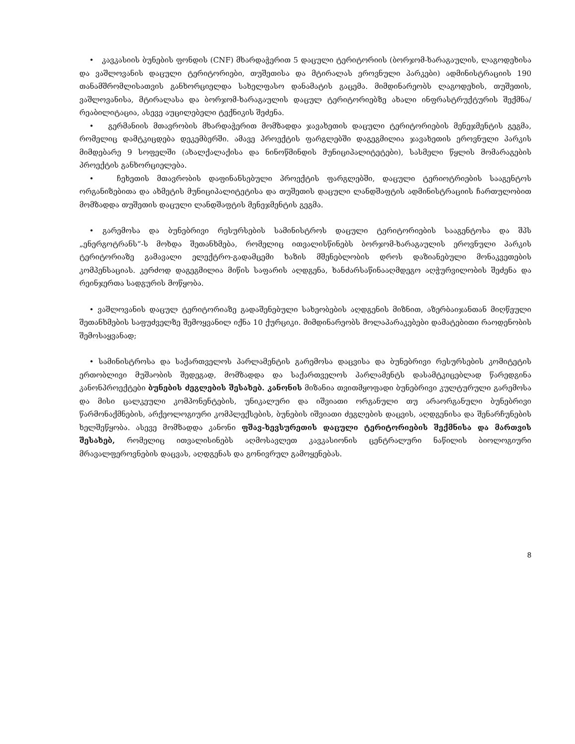• კავკასიის ბუნების ფონდის (CNF) მხარდაჭერით 5 დაცული ტერიტორიის (ბორჯომ-ხარაგაულის, ლაგოდეხისა და ვაშლოვანის დაცული ტერიტორიები, თუშეთისა და მტირალას ეროვნული პარკები) ადმინისტრაციის 190 თანამშრომლისათვის განხორციელდა სახელფასო დანამატის გაცემა. მიმდინარეობს ლაგოდეხის, თუშეთის, ვაშლოვანისა, მტირალასა და ბორჯომ-ხარაგაულის დაცულ ტერიტორიებზე ახალი ინფრასტრუქტურის შექმნა/რეაბილიტაცია, ასევე აუცილებელი ტექნიკის შეძენა.
• გერმანიის მთავრობის მხარდაჭერით მომზადდა ჯავახეთის დაცული ტერიტორიების მენეჯმენტის გეგმა, რომელიც დამტკიცდება დეკემბერში. ამავე პროექტის ფარგლებში დაგეგმილია ჯავახეთის ეროვნული პარკის მიმდებარე 9 სოფელში (ახალქალაქისა და ნინოწმინდის მუნიციპალიტეტები), სასმელი წყლის მომარაგების პროექტის განხორციელება.
• ჩეხეთის მთავრობის დაფინანსებული პროექტის ფარგლებში, დაცული ტერიოტრიების სააგენტოს ორგანიზებითა და ახმეტის მუნიციპალიტეტისა და თუშეთის დაცული ლანდშაფტის ადმინისტრაციის ჩართულობით მომზადდა თუშეთის დაცული ლანდშაფტის მენეჯმენტის გეგმა.
• გარემოსა და ბუნებრივი რესურსების სამინისტროს დაცული ტერიტორიების სააგენტოსა და შპს „ენერგოტრანს“-ს მოხდა შეთანხმება, რომელიც ითვალისწინებს ბორჯომ-ხარაგაულის ეროვნული პარკის ტერიტორიაზე გამავალი ელექტრო-გადამცემი ხაზის მშენებლობის დროს დაზიანებული მონაკვეთების კომპენსაციას. კერძოდ დაგეგმილია მიწის საფარის აღდგენა, ხანძარსაწინააღმდეგო აღჭურვილობის შეძენა და რეინჯერთა სადგურის მოწყობა.
• ვაშლოვანის დაცულ ტერიტორიაზე გადაშენებული სახეობების აღდგენის მიზნით, აზერბაიჯანთან მიღწეული შეთანხმების საფუძველზე შემოყვანილ იქნა 10 ქურციკი. მიმდინარეობს მოლაპარაკებები დამატებითი რაოდენობის შემოსაყვანად;
• სამინისტროსა და საქართველოს პარლამენტის გარემოსა დაცვისა და ბუნებრივი რესურსების კომიტეტის ერთობლივი მუშაობის შედეგად, მომზადდა და საქართველოს პარლამენტს დასამტკიცებლად წარედგინა კანონპროექტები ბუნების ძეგლების შესახებ. კანონის მიზანია თვითმყოფადი ბუნებრივი კულტურული გარემოსა და მისი ცალკეული კომპონენტების, უნიკალური და იშვიათი ორგანული თუ არაორგანული ბუნებრივი წარმონაქმნების, არქეოლოგიური კომპლექსების, ბუნების იშვიათი ძეგლების დაცვის, აღდგენისა და შენარჩუნების ხელშეწყობა. ასევე მომზადდა კანონი ფშავ-ხევსურეთის დაცული ტერიტორიების შექმნისა და მართვის შესახებ, რომელიც ითვალისინებს აღმოსავლეთ კავკასიონის ცენტრალური ნაწილის ბიოლოგიური მრავალფეროვნების დაცვას, აღდგენას და გონივრულ გამოყენებას.
8